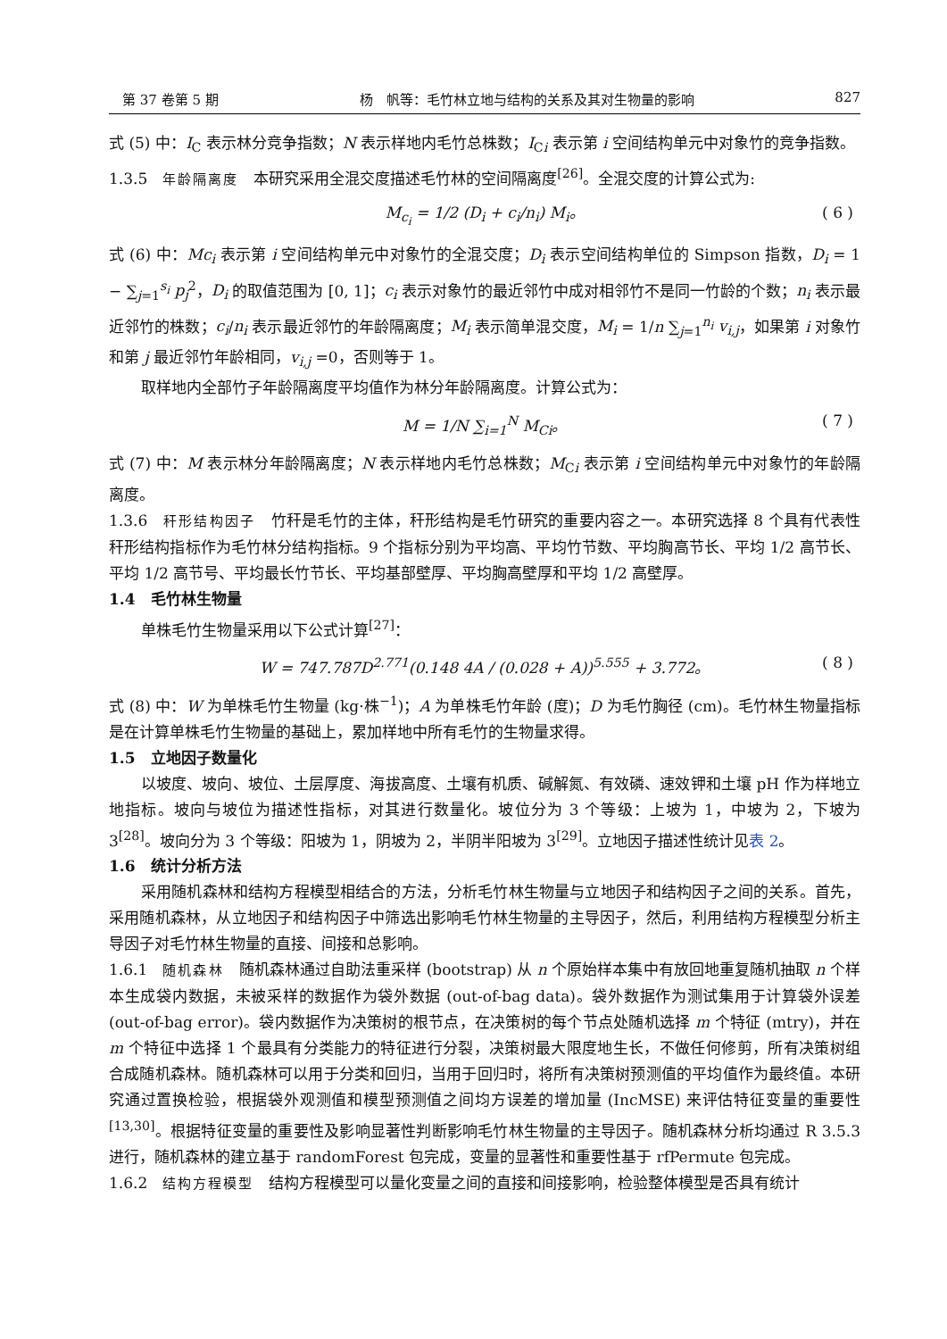第 37 卷第 5 期 杨　帆等：毛竹林立地与结构的关系及其对生物量的影响 827
式 (5) 中：I<sub>C</sub> 表示林分竞争指数；N 表示样地内毛竹总株数；I<sub>Ci</sub> 表示第 i 空间结构单元中对象竹的竞争指数。
1.3.5　年龄隔离度　本研究采用全混交度描述毛竹林的空间隔离度<sup>[26]</sup>。全混交度的计算公式为:
M<sub>c<sub>i</sub></sub> = 1/2 (D<sub>i</sub> + c<sub>i</sub>/n<sub>i</sub>) M<sub>i</sub>。 ( 6 )
式 (6) 中：Mc<sub>i</sub> 表示第 i 空间结构单元中对象竹的全混交度；D<sub>i</sub> 表示空间结构单位的 Simpson 指数，D<sub>i</sub> = 1 − ∑<sub>j=1</sub><sup>s<sub>i</sub></sup> p<sub>j</sub><sup>2</sup>，D<sub>i</sub> 的取值范围为 [0, 1]；c<sub>i</sub> 表示对象竹的最近邻竹中成对相邻竹不是同一竹龄的个数；n<sub>i</sub> 表示最近邻竹的株数；c<sub>i</sub>/n<sub>i</sub> 表示最近邻竹的年龄隔离度；M<sub>i</sub> 表示简单混交度，M<sub>i</sub> = 1/n ∑<sub>j=1</sub><sup>n<sub>i</sub></sup> v<sub>i,j</sub>，如果第 i 对象竹和第 j 最近邻竹年龄相同，v<sub>i,j</sub> =0，否则等于 1。
取样地内全部竹子年龄隔离度平均值作为林分年龄隔离度。计算公式为：
M = 1/N ∑<sub>i=1</sub><sup>N</sup> M<sub>Ci</sub>。 ( 7 )
式 (7) 中：M 表示林分年龄隔离度；N 表示样地内毛竹总株数；M<sub>Ci</sub> 表示第 i 空间结构单元中对象竹的年龄隔离度。
1.3.6　秆形结构因子　竹秆是毛竹的主体，秆形结构是毛竹研究的重要内容之一。本研究选择 8 个具有代表性秆形结构指标作为毛竹林分结构指标。9 个指标分别为平均高、平均竹节数、平均胸高节长、平均 1/2 高节长、平均 1/2 高节号、平均最长竹节长、平均基部壁厚、平均胸高壁厚和平均 1/2 高壁厚。
1.4　毛竹林生物量
单株毛竹生物量采用以下公式计算<sup>[27]</sup>：
W = 747.787D<sup>2.771</sup>(0.148 4A / (0.028 + A))<sup>5.555</sup> + 3.772。 ( 8 )
式 (8) 中：W 为单株毛竹生物量 (kg·株<sup>−1</sup>)；A 为单株毛竹年龄 (度)；D 为毛竹胸径 (cm)。毛竹林生物量指标是在计算单株毛竹生物量的基础上，累加样地中所有毛竹的生物量求得。
1.5　立地因子数量化
以坡度、坡向、坡位、土层厚度、海拔高度、土壤有机质、碱解氮、有效磷、速效钾和土壤 pH 作为样地立地指标。坡向与坡位为描述性指标，对其进行数量化。坡位分为 3 个等级：上坡为 1，中坡为 2，下坡为 3<sup>[28]</sup>。坡向分为 3 个等级：阳坡为 1，阴坡为 2，半阴半阳坡为 3<sup>[29]</sup>。立地因子描述性统计见表 2。
1.6　统计分析方法
采用随机森林和结构方程模型相结合的方法，分析毛竹林生物量与立地因子和结构因子之间的关系。首先，采用随机森林，从立地因子和结构因子中筛选出影响毛竹林生物量的主导因子，然后，利用结构方程模型分析主导因子对毛竹林生物量的直接、间接和总影响。
1.6.1　随机森林　随机森林通过自助法重采样 (bootstrap) 从 n 个原始样本集中有放回地重复随机抽取 n 个样本生成袋内数据，未被采样的数据作为袋外数据 (out-of-bag data)。袋外数据作为测试集用于计算袋外误差 (out-of-bag error)。袋内数据作为决策树的根节点，在决策树的每个节点处随机选择 m 个特征 (mtry)，并在 m 个特征中选择 1 个最具有分类能力的特征进行分裂，决策树最大限度地生长，不做任何修剪，所有决策树组合成随机森林。随机森林可以用于分类和回归，当用于回归时，将所有决策树预测值的平均值作为最终值。本研究通过置换检验，根据袋外观测值和模型预测值之间均方误差的增加量 (IncMSE) 来评估特征变量的重要性<sup>[13,30]</sup>。根据特征变量的重要性及影响显著性判断影响毛竹林生物量的主导因子。随机森林分析均通过 R 3.5.3 进行，随机森林的建立基于 randomForest 包完成，变量的显著性和重要性基于 rfPermute 包完成。
1.6.2　结构方程模型　结构方程模型可以量化变量之间的直接和间接影响，检验整体模型是否具有统计